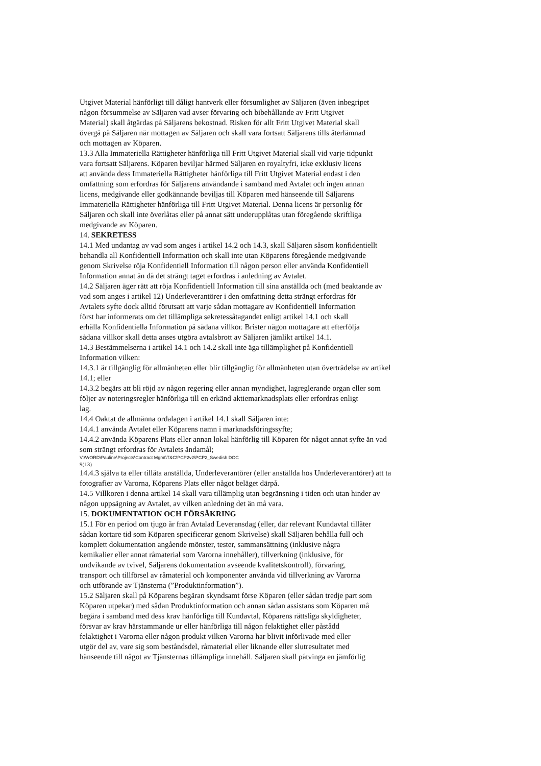Utgivet Material hänförligt till dåligt hantverk eller försumlighet av Säljaren (även inbegripet
någon försummelse av Säljaren vad avser förvaring och bibehållande av Fritt Utgivet
Material) skall åtgärdas på Säljarens bekostnad. Risken för allt Fritt Utgivet Material skall
övergå på Säljaren när mottagen av Säljaren och skall vara fortsatt Säljarens tills återlämnad
och mottagen av Köparen.
13.3 Alla Immateriella Rättigheter hänförliga till Fritt Utgivet Material skall vid varje tidpunkt
vara fortsatt Säljarens. Köparen beviljar härmed Säljaren en royaltyfri, icke exklusiv licens
att använda dess Immateriella Rättigheter hänförliga till Fritt Utgivet Material endast i den
omfattning som erfordras för Säljarens användande i samband med Avtalet och ingen annan
licens, medgivande eller godkännande beviljas till Köparen med hänseende till Säljarens
Immateriella Rättigheter hänförliga till Fritt Utgivet Material. Denna licens är personlig för
Säljaren och skall inte överlåtas eller på annat sätt underupplåtas utan föregående skriftliga
medgivande av Köparen.
14. SEKRETESS
14.1 Med undantag av vad som anges i artikel 14.2 och 14.3, skall Säljaren såsom konfidentiellt
behandla all Konfidentiell Information och skall inte utan Köparens föregående medgivande
genom Skrivelse röja Konfidentiell Information till någon person eller använda Konfidentiell
Information annat än då det strängt taget erfordras i anledning av Avtalet.
14.2 Säljaren äger rätt att röja Konfidentiell Information till sina anställda och (med beaktande av
vad som anges i artikel 12) Underleverantörer i den omfattning detta strängt erfordras för
Avtalets syfte dock alltid förutsatt att varje sådan mottagare av Konfidentiell Information
först har informerats om det tillämpliga sekretessåtagandet enligt artikel 14.1 och skall
erhålla Konfidentiella Information på sådana villkor. Brister någon mottagare att efterfölja
sådana villkor skall detta anses utgöra avtalsbrott av Säljaren jämlikt artikel 14.1.
14.3 Bestämmelserna i artikel 14.1 och 14.2 skall inte äga tillämplighet på Konfidentiell
Information vilken:
14.3.1 är tillgänglig för allmänheten eller blir tillgänglig för allmänheten utan överträdelse av artikel
14.1; eller
14.3.2 begärs att bli röjd av någon regering eller annan myndighet, lagreglerande organ eller som
följer av noteringsregler hänförliga till en erkänd aktiemarknadsplats eller erfordras enligt
lag.
14.4 Oaktat de allmänna ordalagen i artikel 14.1 skall Säljaren inte:
14.4.1 använda Avtalet eller Köparens namn i marknadsföringssyfte;
14.4.2 använda Köparens Plats eller annan lokal hänförlig till Köparen för något annat syfte än vad
som strängt erfordras för Avtalets ändamål;
V:\WORD\Pauline\Projects\Contract Mgmt\T&C\PCP2v2\PCP2_Swedish.DOC
9(13)
14.4.3 själva ta eller tillåta anställda, Underleverantörer (eller anställda hos Underleverantörer) att ta
fotografier av Varorna, Köparens Plats eller något beläget därpå.
14.5 Villkoren i denna artikel 14 skall vara tillämplig utan begränsning i tiden och utan hinder av
någon uppsägning av Avtalet, av vilken anledning det än må vara.
15. DOKUMENTATION OCH FÖRSÄKRING
15.1 För en period om tjugo år från Avtalad Leveransdag (eller, där relevant Kundavtal tillåter
sådan kortare tid som Köparen specificerar genom Skrivelse) skall Säljaren behålla full och
komplett dokumentation angående mönster, tester, sammansättning (inklusive några
kemikalier eller annat råmaterial som Varorna innehåller), tillverkning (inklusive, för
undvikande av tvivel, Säljarens dokumentation avseende kvalitetskontroll), förvaring,
transport och tillförsel av råmaterial och komponenter använda vid tillverkning av Varorna
och utförande av Tjänsterna (”Produktinformation”).
15.2 Säljaren skall på Köparens begäran skyndsamt förse Köparen (eller sådan tredje part som
Köparen utpekar) med sådan Produktinformation och annan sådan assistans som Köparen må
begära i samband med dess krav hänförliga till Kundavtal, Köparens rättsliga skyldigheter,
försvar av krav härstammande ur eller hänförliga till någon felaktighet eller påstådd
felaktighet i Varorna eller någon produkt vilken Varorna har blivit införlivade med eller
utgör del av, vare sig som beståndsdel, råmaterial eller liknande eller slutresultatet med
hänseende till något av Tjänsternas tillämpliga innehåll. Säljaren skall påtvinga en jämförlig